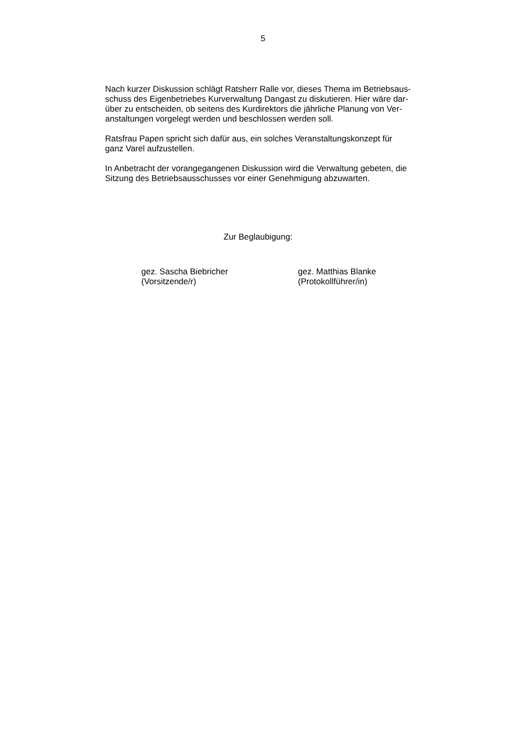5
Nach kurzer Diskussion schlägt Ratsherr Ralle vor, dieses Thema im Betriebsaus-
schuss des Eigenbetriebes Kurverwaltung Dangast zu diskutieren. Hier wäre dar-
über zu entscheiden, ob seitens des Kurdirektors die jährliche Planung von Ver-
anstaltungen vorgelegt werden und beschlossen werden soll.
Ratsfrau Papen spricht sich dafür aus, ein solches Veranstaltungskonzept für
ganz Varel aufzustellen.
In Anbetracht der vorangegangenen Diskussion wird die Verwaltung gebeten, die
Sitzung des Betriebsausschusses vor einer Genehmigung abzuwarten.
Zur Beglaubigung:
gez. Sascha Biebricher
(Vorsitzende/r)
gez. Matthias Blanke
(Protokollführer/in)